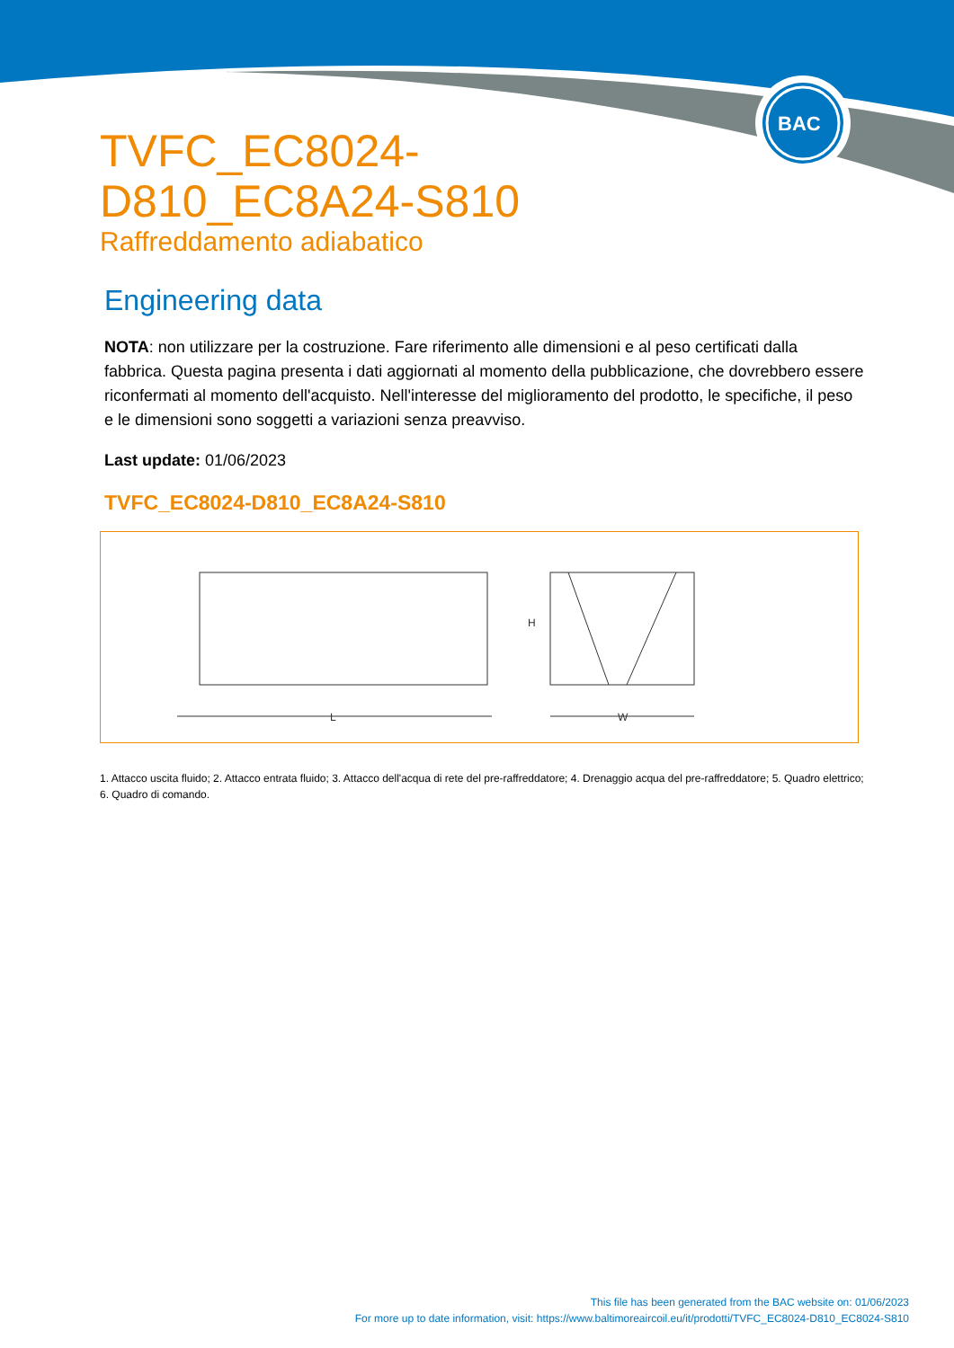BAC
TVFC_EC8024-D810_EC8A24-S810
Raffreddamento adiabatico
Engineering data
NOTA: non utilizzare per la costruzione. Fare riferimento alle dimensioni e al peso certificati dalla fabbrica. Questa pagina presenta i dati aggiornati al momento della pubblicazione, che dovrebbero essere riconfermati al momento dell'acquisto. Nell'interesse del miglioramento del prodotto, le specifiche, il peso e le dimensioni sono soggetti a variazioni senza preavviso.
Last update: 01/06/2023
TVFC_EC8024-D810_EC8A24-S810
L
H
W
1. Attacco uscita fluido; 2. Attacco entrata fluido; 3. Attacco dell'acqua di rete del pre-raffreddatore; 4. Drenaggio acqua del pre-raffreddatore; 5. Quadro elettrico; 6. Quadro di comando.
This file has been generated from the BAC website on: 01/06/2023
For more up to date information, visit: https://www.baltimoreaircoil.eu/it/prodotti/TVFC_EC8024-D810_EC8024-S810